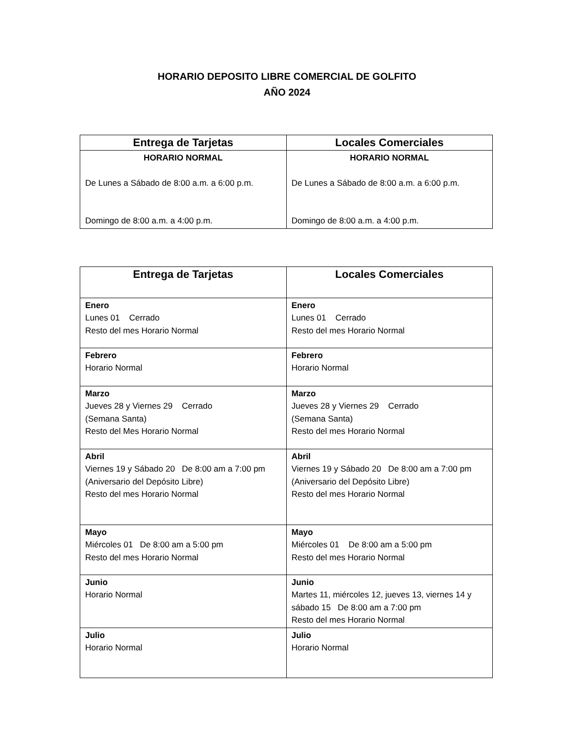HORARIO DEPOSITO LIBRE COMERCIAL DE GOLFITO
AÑO 2024
| Entrega de Tarjetas | Locales Comerciales |
| --- | --- |
| HORARIO NORMAL De Lunes a Sábado de 8:00 a.m. a 6:00 p.m. Domingo de 8:00 a.m. a 4:00 p.m. | HORARIO NORMAL De Lunes a Sábado de 8:00 a.m. a 6:00 p.m. Domingo de 8:00 a.m. a 4:00 p.m. |
| Entrega de Tarjetas | Locales Comerciales |
| --- | --- |
| Enero Lunes 01 Cerrado Resto del mes Horario Normal | Enero Lunes 01 Cerrado Resto del mes Horario Normal |
| Febrero Horario Normal | Febrero Horario Normal |
| Marzo Jueves 28 y Viernes 29 Cerrado (Semana Santa) Resto del Mes Horario Normal | Marzo Jueves 28 y Viernes 29 Cerrado (Semana Santa) Resto del mes Horario Normal |
| Abril Viernes 19 y Sábado 20 De 8:00 am a 7:00 pm (Aniversario del Depósito Libre) Resto del mes Horario Normal | Abril Viernes 19 y Sábado 20 De 8:00 am a 7:00 pm (Aniversario del Depósito Libre) Resto del mes Horario Normal |
| Mayo Miércoles 01 De 8:00 am a 5:00 pm Resto del mes Horario Normal | Mayo Miércoles 01 De 8:00 am a 5:00 pm Resto del mes Horario Normal |
| Junio Horario Normal | Junio Martes 11, miércoles 12, jueves 13, viernes 14 y sábado 15 De 8:00 am a 7:00 pm Resto del mes Horario Normal |
| Julio Horario Normal | Julio Horario Normal |